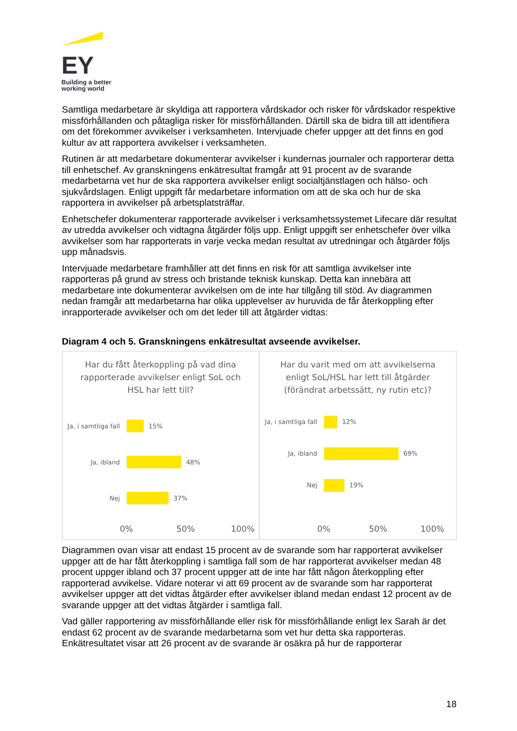EY
Building a better
working world
Samtliga medarbetare är skyldiga att rapportera vårdskador och risker för vårdskador respektive missförhållanden och påtagliga risker för missförhållanden. Därtill ska de bidra till att identifiera om det förekommer avvikelser i verksamheten. Intervjuade chefer uppger att det finns en god kultur av att rapportera avvikelser i verksamheten.
Rutinen är att medarbetare dokumenterar avvikelser i kundernas journaler och rapporterar detta till enhetschef. Av granskningens enkätresultat framgår att 91 procent av de svarande medarbetarna vet hur de ska rapportera avvikelser enligt socialtjänstlagen och hälso- och sjukvårdslagen. Enligt uppgift får medarbetare information om att de ska och hur de ska rapportera in avvikelser på arbetsplatsträffar.
Enhetschefer dokumenterar rapporterade avvikelser i verksamhetssystemet Lifecare där resultat av utredda avvikelser och vidtagna åtgärder följs upp. Enligt uppgift ser enhetschefer över vilka avvikelser som har rapporterats in varje vecka medan resultat av utredningar och åtgärder följs upp månadsvis.
Intervjuade medarbetare framhåller att det finns en risk för att samtliga avvikelser inte rapporteras på grund av stress och bristande teknisk kunskap. Detta kan innebära att medarbetare inte dokumenterar avvikelsen om de inte har tillgång till stöd. Av diagrammen nedan framgår att medarbetarna har olika upplevelser av huruvida de får återkoppling efter inrapporterade avvikelser och om det leder till att åtgärder vidtas:
Diagram 4 och 5. Granskningens enkätresultat avseende avvikelser.
Har du fått återkoppling på vad dina rapporterade avvikelser enligt SoL och HSL har lett till?
Ja, i samtliga fall 15%
Ja, ibland 48%
Nej 37%
0% 50% 100%
Har du varit med om att avvikelserna enligt SoL/HSL har lett till åtgärder (förändrat arbetssätt, ny rutin etc)?
Ja, i samtliga fall 12%
Ja, ibland 69%
Nej 19%
0% 50% 100%
Diagrammen ovan visar att endast 15 procent av de svarande som har rapporterat avvikelser uppger att de har fått återkoppling i samtliga fall som de har rapporterat avvikelser medan 48 procent uppger ibland och 37 procent uppger att de inte har fått någon återkoppling efter rapporterad avvikelse. Vidare noterar vi att 69 procent av de svarande som har rapporterat avvikelser uppger att det vidtas åtgärder efter avvikelser ibland medan endast 12 procent av de svarande uppger att det vidtas åtgärder i samtliga fall.
Vad gäller rapportering av missförhållande eller risk för missförhållande enligt lex Sarah är det endast 62 procent av de svarande medarbetarna som vet hur detta ska rapporteras. Enkätresultatet visar att 26 procent av de svarande är osäkra på hur de rapporterar
18